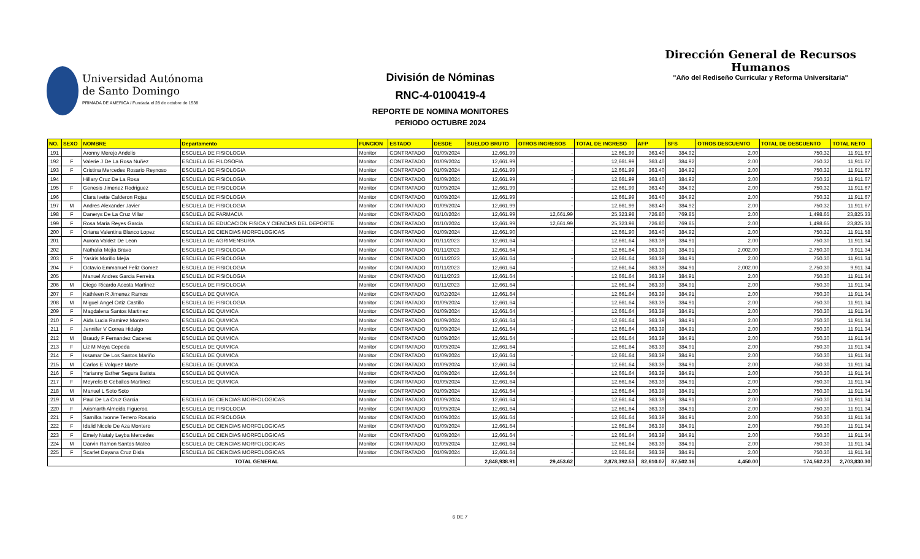Universidad Autónoma
de Santo Domingo
PRIMADA DE AMERICA / Fundada el 28 de octubre de 1538
División de Nóminas
RNC-4-0100419-4
REPORTE DE NOMINA MONITORES
PERIODO OCTUBRE 2024
Dirección General de Recursos Humanos
"Año del Rediseño Curricular y Reforma Universitaria"
| NO. | SEXO | NOMBRE | Departamento | FUNCION | ESTADO | DESDE | SUELDO BRUTO | OTROS INGRESOS | TOTAL DE INGRESO | AFP | SFS | OTROS DESCUENTO | TOTAL DE DESCUENTO | TOTAL NETO |
| --- | --- | --- | --- | --- | --- | --- | --- | --- | --- | --- | --- | --- | --- | --- |
| 191 | | Aronny Merejo Andelis | ESCUELA DE FISIOLOGIA | Monitor | CONTRATADO | 01/09/2024 | 12,661.99 | - | 12,661.99 | 363.40 | 384.92 | 2.00 | 750.32 | 11,911.67 |
| 192 | F | Valerie J De La Rosa Nuñez | ESCUELA DE FILOSOFIA | Monitor | CONTRATADO | 01/09/2024 | 12,661.99 | - | 12,661.99 | 363.40 | 384.92 | 2.00 | 750.32 | 11,911.67 |
| 193 | F | Cristina Mercedes Rosario Reynoso | ESCUELA DE FISIOLOGIA | Monitor | CONTRATADO | 01/09/2024 | 12,661.99 | - | 12,661.99 | 363.40 | 384.92 | 2.00 | 750.32 | 11,911.67 |
| 194 | | Hillary Cruz De La Rosa | ESCUELA DE FISIOLOGIA | Monitor | CONTRATADO | 01/09/2024 | 12,661.99 | - | 12,661.99 | 363.40 | 384.92 | 2.00 | 750.32 | 11,911.67 |
| 195 | F | Genesis Jimenez Rodriguez | ESCUELA DE FISIOLOGIA | Monitor | CONTRATADO | 01/09/2024 | 12,661.99 | - | 12,661.99 | 363.40 | 384.92 | 2.00 | 750.32 | 11,911.67 |
| 196 | | Clara Ivette Calderon Rojas | ESCUELA DE FISIOLOGIA | Monitor | CONTRATADO | 01/09/2024 | 12,661.99 | - | 12,661.99 | 363.40 | 384.92 | 2.00 | 750.32 | 11,911.67 |
| 197 | M | Andres Alexander Javier | ESCUELA DE FISIOLOGIA | Monitor | CONTRATADO | 01/09/2024 | 12,661.99 | - | 12,661.99 | 363.40 | 384.92 | 2.00 | 750.32 | 11,911.67 |
| 198 | F | Danerys De La Cruz Villar | ESCUELA DE FARMACIA | Monitor | CONTRATADO | 01/10/2024 | 12,661.99 | 12,661.99 | 25,323.98 | 726.80 | 769.85 | 2.00 | 1,498.65 | 23,825.33 |
| 199 | F | Rosa Maria Reyes Garcia | ESCUELA DE EDUCACION FISICA Y CIENCIAS DEL DEPORTE | Monitor | CONTRATADO | 01/10/2024 | 12,661.99 | 12,661.99 | 25,323.98 | 726.80 | 769.85 | 2.00 | 1,498.65 | 23,825.33 |
| 200 | F | Oriana Valentina Blanco Lopez | ESCUELA DE CIENCIAS MORFOLOGICAS | Monitor | CONTRATADO | 01/09/2024 | 12,661.90 | - | 12,661.90 | 363.40 | 384.92 | 2.00 | 750.32 | 11,911.58 |
| 201 | | Aurora Valdez De Leon | ESCUELA DE AGRIMENSURA | Monitor | CONTRATADO | 01/11/2023 | 12,661.64 | - | 12,661.64 | 363.39 | 384.91 | 2.00 | 750.30 | 11,911.34 |
| 202 | | Nathalia Mejia Bravo | ESCUELA DE FISIOLOGIA | Monitor | CONTRATADO | 01/11/2023 | 12,661.64 | - | 12,661.64 | 363.39 | 384.91 | 2,002.00 | 2,750.30 | 9,911.34 |
| 203 | F | Yasiris Morillo Mejia | ESCUELA DE FISIOLOGIA | Monitor | CONTRATADO | 01/11/2023 | 12,661.64 | - | 12,661.64 | 363.39 | 384.91 | 2.00 | 750.30 | 11,911.34 |
| 204 | F | Octavio Emmanuel Feliz Gomez | ESCUELA DE FISIOLOGIA | Monitor | CONTRATADO | 01/11/2023 | 12,661.64 | - | 12,661.64 | 363.39 | 384.91 | 2,002.00 | 2,750.30 | 9,911.34 |
| 205 | | Manuel Andres Garcia Ferreira | ESCUELA DE FISIOLOGIA | Monitor | CONTRATADO | 01/11/2023 | 12,661.64 | - | 12,661.64 | 363.39 | 384.91 | 2.00 | 750.30 | 11,911.34 |
| 206 | M | Diego Ricardo Acosta Martinez | ESCUELA DE FISIOLOGIA | Monitor | CONTRATADO | 01/11/2023 | 12,661.64 | - | 12,661.64 | 363.39 | 384.91 | 2.00 | 750.30 | 11,911.34 |
| 207 | F | Kathleen R Jimenez Ramos | ESCUELA DE QUIMICA | Monitor | CONTRATADO | 01/02/2024 | 12,661.64 | - | 12,661.64 | 363.39 | 384.91 | 2.00 | 750.30 | 11,911.34 |
| 208 | M | Miguel Angel Ortiz Castillo | ESCUELA DE FISIOLOGIA | Monitor | CONTRATADO | 01/09/2024 | 12,661.64 | - | 12,661.64 | 363.39 | 384.91 | 2.00 | 750.30 | 11,911.34 |
| 209 | F | Magdalena Santos Martinez | ESCUELA DE QUIMICA | Monitor | CONTRATADO | 01/09/2024 | 12,661.64 | - | 12,661.64 | 363.39 | 384.91 | 2.00 | 750.30 | 11,911.34 |
| 210 | F | Aida Lucia Ramirez Montero | ESCUELA DE QUIMICA | Monitor | CONTRATADO | 01/09/2024 | 12,661.64 | - | 12,661.64 | 363.39 | 384.91 | 2.00 | 750.30 | 11,911.34 |
| 211 | F | Jennifer V Correa Hidalgo | ESCUELA DE QUIMICA | Monitor | CONTRATADO | 01/09/2024 | 12,661.64 | - | 12,661.64 | 363.39 | 384.91 | 2.00 | 750.30 | 11,911.34 |
| 212 | M | Braudy F Fernandez Caceres | ESCUELA DE QUIMICA | Monitor | CONTRATADO | 01/09/2024 | 12,661.64 | - | 12,661.64 | 363.39 | 384.91 | 2.00 | 750.30 | 11,911.34 |
| 213 | F | Liz M Moya Cepeda | ESCUELA DE QUIMICA | Monitor | CONTRATADO | 01/09/2024 | 12,661.64 | - | 12,661.64 | 363.39 | 384.91 | 2.00 | 750.30 | 11,911.34 |
| 214 | F | Issamar De Los Santos Mariño | ESCUELA DE QUIMICA | Monitor | CONTRATADO | 01/09/2024 | 12,661.64 | - | 12,661.64 | 363.39 | 384.91 | 2.00 | 750.30 | 11,911.34 |
| 215 | M | Carlos E Volquez Marte | ESCUELA DE QUIMICA | Monitor | CONTRATADO | 01/09/2024 | 12,661.64 | - | 12,661.64 | 363.39 | 384.91 | 2.00 | 750.30 | 11,911.34 |
| 216 | F | Yarianny Esther Segura Batista | ESCUELA DE QUIMICA | Monitor | CONTRATADO | 01/09/2024 | 12,661.64 | - | 12,661.64 | 363.39 | 384.91 | 2.00 | 750.30 | 11,911.34 |
| 217 | F | Meyrelis B Ceballos Martinez | ESCUELA DE QUIMICA | Monitor | CONTRATADO | 01/09/2024 | 12,661.64 | - | 12,661.64 | 363.39 | 384.91 | 2.00 | 750.30 | 11,911.34 |
| 218 | M | Manuel L Soto Soto | | Monitor | CONTRATADO | 01/09/2024 | 12,661.64 | - | 12,661.64 | 363.39 | 384.91 | 2.00 | 750.30 | 11,911.34 |
| 219 | M | Paul De La Cruz Garcia | ESCUELA DE CIENCIAS MORFOLOGICAS | Monitor | CONTRATADO | 01/09/2024 | 12,661.64 | - | 12,661.64 | 363.39 | 384.91 | 2.00 | 750.30 | 11,911.34 |
| 220 | F | Arismarth Almeida Figueroa | ESCUELA DE FISIOLOGIA | Monitor | CONTRATADO | 01/09/2024 | 12,661.64 | - | 12,661.64 | 363.39 | 384.91 | 2.00 | 750.30 | 11,911.34 |
| 221 | F | Samilka Ivonne Terrero Rosario | ESCUELA DE FISIOLOGIA | Monitor | CONTRATADO | 01/09/2024 | 12,661.64 | - | 12,661.64 | 363.39 | 384.91 | 2.00 | 750.30 | 11,911.34 |
| 222 | F | Idalid Nicole De Aza Montero | ESCUELA DE CIENCIAS MORFOLOGICAS | Monitor | CONTRATADO | 01/09/2024 | 12,661.64 | - | 12,661.64 | 363.39 | 384.91 | 2.00 | 750.30 | 11,911.34 |
| 223 | F | Emely Nataly Leyba Mercedes | ESCUELA DE CIENCIAS MORFOLOGICAS | Monitor | CONTRATADO | 01/09/2024 | 12,661.64 | - | 12,661.64 | 363.39 | 384.91 | 2.00 | 750.30 | 11,911.34 |
| 224 | M | Darvin Ramon Santos Mateo | ESCUELA DE CIENCIAS MORFOLOGICAS | Monitor | CONTRATADO | 01/09/2024 | 12,661.64 | - | 12,661.64 | 363.39 | 384.91 | 2.00 | 750.30 | 11,911.34 |
| 225 | F | Scarlet Dayana Cruz Disla | ESCUELA DE CIENCIAS MORFOLOGICAS | Monitor | CONTRATADO | 01/09/2024 | 12,661.64 | - | 12,661.64 | 363.39 | 384.91 | 2.00 | 750.30 | 11,911.34 |
| TOTAL GENERAL | | | | | | | 2,848,938.91 | 29,453.62 | 2,878,392.53 | 82,610.07 | 87,502.16 | 4,450.00 | 174,562.23 | 2,703,830.30 |
6 DE 7